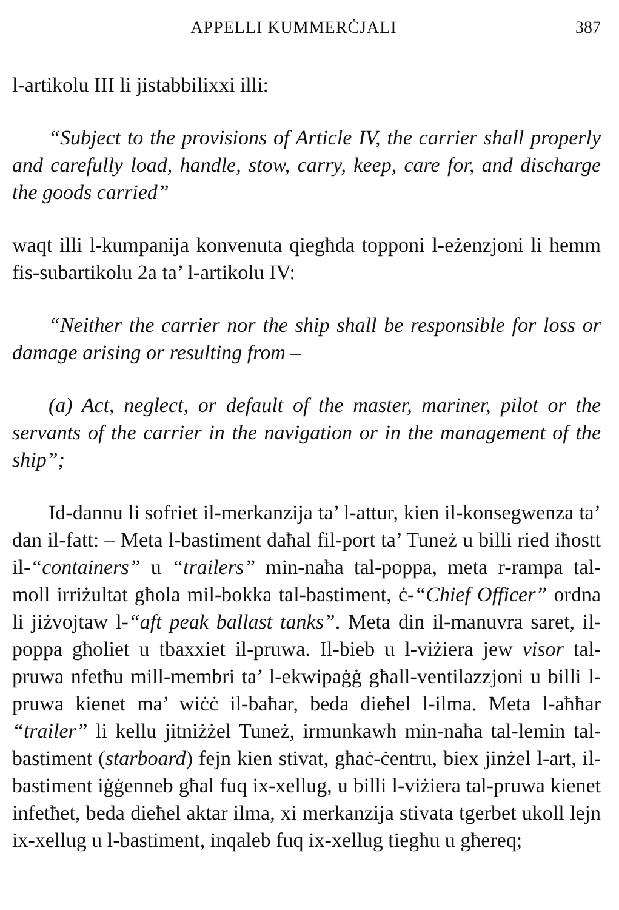APPELLI KUMMERĊJALI 387
l-artikolu III li jistabbilixxi illi:
“Subject to the provisions of Article IV, the carrier shall properly and carefully load, handle, stow, carry, keep, care for, and discharge the goods carried”
waqt illi l-kumpanija konvenuta qiegħda topponi l-eżenzjoni li hemm fis-subartikolu 2a ta’ l-artikolu IV:
“Neither the carrier nor the ship shall be responsible for loss or damage arising or resulting from –
(a) Act, neglect, or default of the master, mariner, pilot or the servants of the carrier in the navigation or in the management of the ship”;
Id-dannu li sofriet il-merkanzija ta’ l-attur, kien il-konsegwenza ta’ dan il-fatt: – Meta l-bastiment daħal fil-port ta’ Tuneż u billi ried iħostt il-“containers” u “trailers” min-naħa tal-poppa, meta r-rampa tal-moll irriżultat għola mil-bokka tal-bastiment, ċ-“Chief Officer” ordna li jiżvojtaw l-“aft peak ballast tanks”. Meta din il-manuvra saret, il-poppa għoliet u tbaxxiet il-pruwa. Il-bieb u l-viżiera jew visor tal-pruwa nfetħu mill-membri ta’ l-ekwipaġġ għall-ventilazzjoni u billi l-pruwa kienet ma’ wiċċ il-baħar, beda dieħel l-ilma. Meta l-aħħar “trailer” li kellu jitniżżel Tuneż, irmunkawh min-naħa tal-lemin tal-bastiment (starboard) fejn kien stivat, għaċ-ċentru, biex jinżel l-art, il-bastiment iġġenneb għal fuq ix-xellug, u billi l-viżiera tal-pruwa kienet infetħet, beda dieħel aktar ilma, xi merkanzija stivata tgerbet ukoll lejn ix-xellug u l-bastiment, inqaleb fuq ix-xellug tiegħu u għereq;